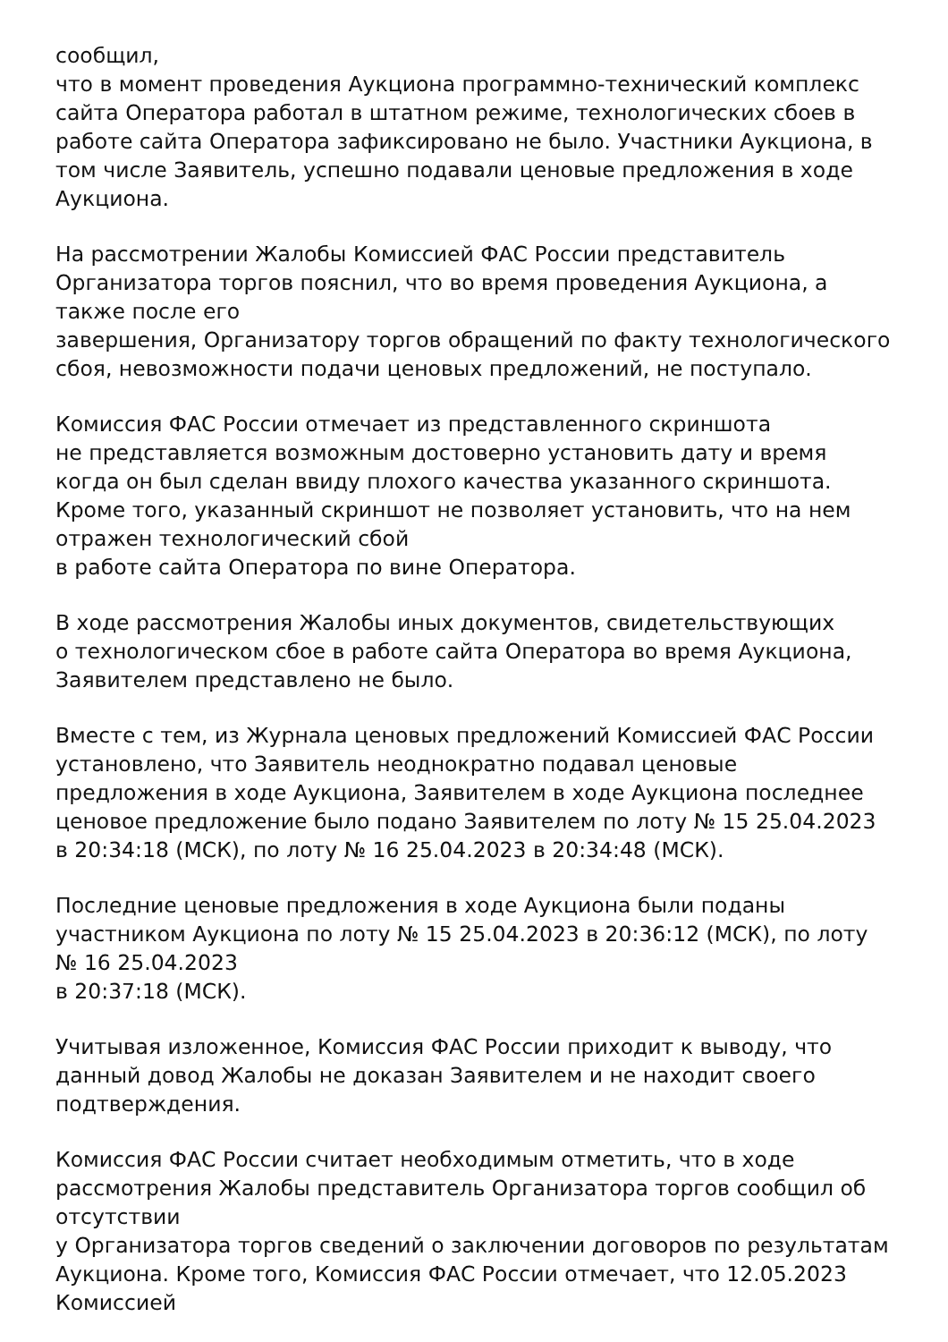сообщил,
что в момент проведения Аукциона программно-технический комплекс сайта Оператора работал в штатном режиме, технологических сбоев в работе сайта Оператора зафиксировано не было. Участники Аукциона, в том числе Заявитель, успешно подавали ценовые предложения в ходе Аукциона.
На рассмотрении Жалобы Комиссией ФАС России представитель Организатора торгов пояснил, что во время проведения Аукциона, а также после его
завершения, Организатору торгов обращений по факту технологического сбоя, невозможности подачи ценовых предложений, не поступало.
Комиссия ФАС России отмечает из представленного скриншота
не представляется возможным достоверно установить дату и время когда он был сделан ввиду плохого качества указанного скриншота. Кроме того, указанный скриншот не позволяет установить, что на нем отражен технологический сбой
в работе сайта Оператора по вине Оператора.
В ходе рассмотрения Жалобы иных документов, свидетельствующих
о технологическом сбое в работе сайта Оператора во время Аукциона, Заявителем представлено не было.
Вместе с тем, из Журнала ценовых предложений Комиссией ФАС России установлено, что Заявитель неоднократно подавал ценовые предложения в ходе Аукциона, Заявителем в ходе Аукциона последнее ценовое предложение было подано Заявителем по лоту № 15 25.04.2023 в 20:34:18 (МСК), по лоту № 16 25.04.2023 в 20:34:48 (МСК).
Последние ценовые предложения в ходе Аукциона были поданы участником Аукциона по лоту № 15 25.04.2023 в 20:36:12 (МСК), по лоту № 16 25.04.2023
в 20:37:18 (МСК).
Учитывая изложенное, Комиссия ФАС России приходит к выводу, что данный довод Жалобы не доказан Заявителем и не находит своего подтверждения.
Комиссия ФАС России считает необходимым отметить, что в ходе рассмотрения Жалобы представитель Организатора торгов сообщил об отсутствии
у Организатора торгов сведений о заключении договоров по результатам Аукциона. Кроме того, Комиссия ФАС России отмечает, что 12.05.2023 Комиссией